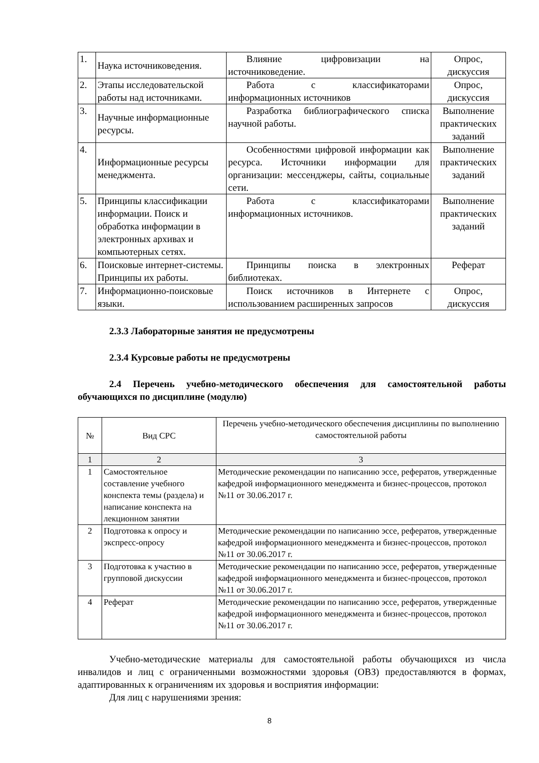| 1. | Наука источниковедения. | Влияние цифровизации на источниковедение. | Опрос, дискуссия |
| 2. | Этапы исследовательской работы над источниками. | Работа с классификаторами информационных источников | Опрос, дискуссия |
| 3. | Научные информационные ресурсы. | Разработка библиографического списка научной работы. | Выполнение практических заданий |
| 4. | Информационные ресурсы менеджмента. | Особенностями цифровой информации как ресурса. Источники информации для организации: мессенджеры, сайты, социальные сети. | Выполнение практических заданий |
| 5. | Принципы классификации информации. Поиск и обработка информации в электронных архивах и компьютерных сетях. | Работа с классификаторами информационных источников. | Выполнение практических заданий |
| 6. | Поисковые интернет-системы. Принципы их работы. | Принципы поиска в электронных библиотеках. | Реферат |
| 7. | Информационно-поисковые языки. | Поиск источников в Интернете с использованием расширенных запросов | Опрос, дискуссия |
2.3.3 Лабораторные занятия не предусмотрены
2.3.4 Курсовые работы не предусмотрены
2.4 Перечень учебно-методического обеспечения для самостоятельной работы обучающихся по дисциплине (модулю)
| № | Вид СРС | Перечень учебно-методического обеспечения дисциплины по выполнению самостоятельной работы |
| --- | --- | --- |
| 1 | 2 | 3 |
| 1 | Самостоятельное составление учебного конспекта темы (раздела) и написание конспекта на лекционном занятии | Методические рекомендации по написанию эссе, рефератов, утвержденные кафедрой информационного менеджмента и бизнес-процессов, протокол №11 от 30.06.2017 г. |
| 2 | Подготовка к опросу и экспресс-опросу | Методические рекомендации по написанию эссе, рефератов, утвержденные кафедрой информационного менеджмента и бизнес-процессов, протокол №11 от 30.06.2017 г. |
| 3 | Подготовка к участию в групповой дискуссии | Методические рекомендации по написанию эссе, рефератов, утвержденные кафедрой информационного менеджмента и бизнес-процессов, протокол №11 от 30.06.2017 г. |
| 4 | Реферат | Методические рекомендации по написанию эссе, рефератов, утвержденные кафедрой информационного менеджмента и бизнес-процессов, протокол №11 от 30.06.2017 г. |
Учебно-методические материалы для самостоятельной работы обучающихся из числа инвалидов и лиц с ограниченными возможностями здоровья (ОВЗ) предоставляются в формах, адаптированных к ограничениям их здоровья и восприятия информации:
Для лиц с нарушениями зрения:
8